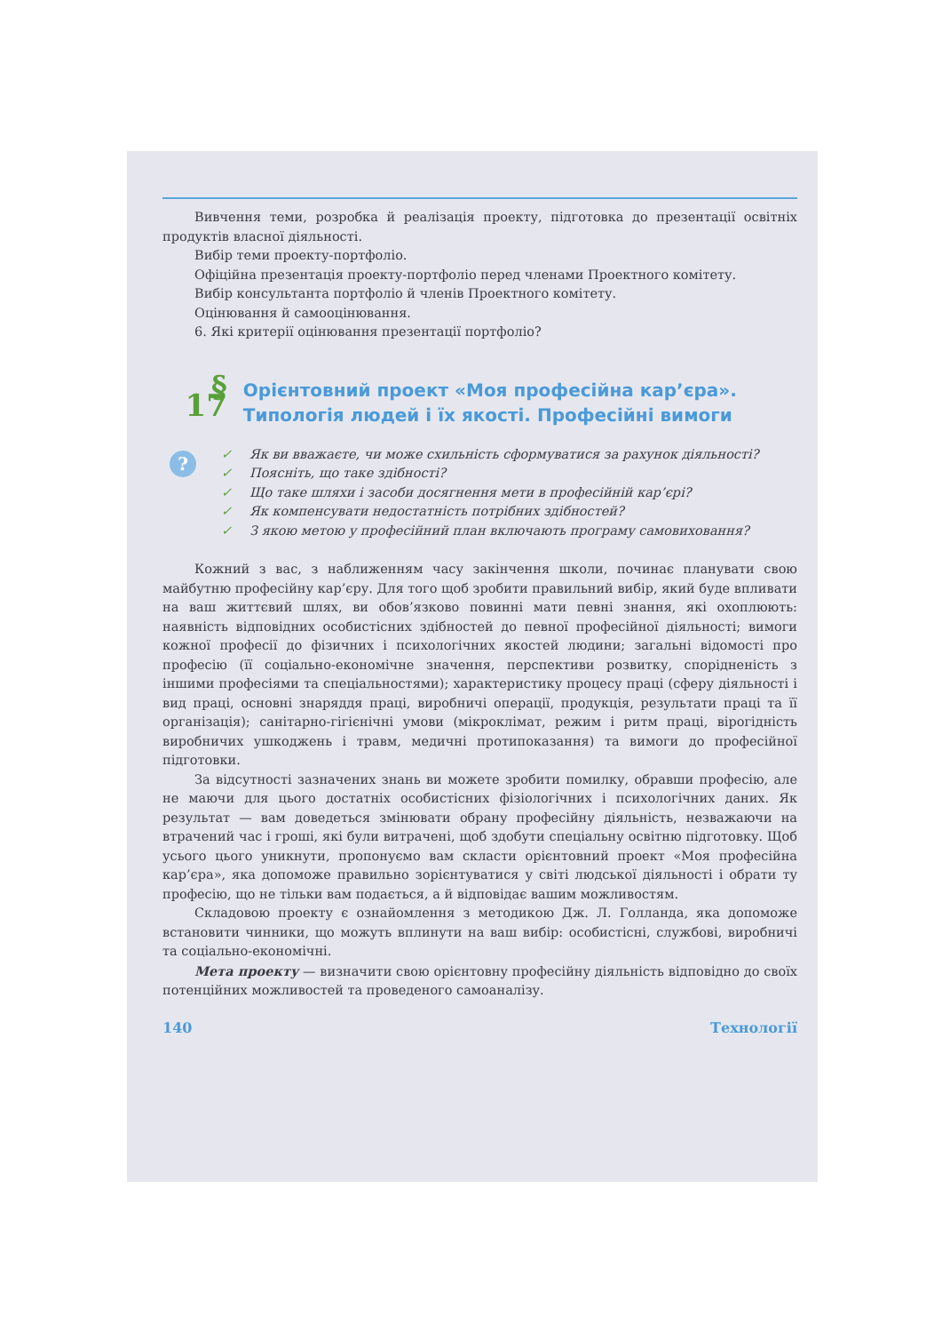Вивчення теми, розробка й реалізація проекту, підготовка до презентації освітніх продуктів власної діяльності.
Вибір теми проекту-портфоліо.
Офіційна презентація проекту-портфоліо перед членами Проектного комітету.
Вибір консультанта портфоліо й членів Проектного комітету.
Оцінювання й самооцінювання.
6. Які критерії оцінювання презентації портфоліо?
§ 17
Орієнтовний проект «Моя професійна кар’єра». Типологія людей і їх якості. Професійні вимоги
?
✓ Як ви вважаєте, чи може схильність сформуватися за рахунок діяльності?
✓ Поясніть, що таке здібності?
✓ Що таке шляхи і засоби досягнення мети в професійній кар’єрі?
✓ Як компенсувати недостатність потрібних здібностей?
✓ З якою метою у професійний план включають програму самовиховання?
Кожний з вас, з наближенням часу закінчення школи, починає планувати свою майбутню професійну кар’єру. Для того щоб зробити правильний вибір, який буде впливати на ваш життєвий шлях, ви обов’язково повинні мати певні знання, які охоплюють: наявність відповідних особистісних здібностей до певної професійної діяльності; вимоги кожної професії до фізичних і психологічних якостей людини; загальні відомості про професію (її соціально-економічне значення, перспективи розвитку, спорідненість з іншими професіями та спеціальностями); характеристику процесу праці (сферу діяльності і вид праці, основні знаряддя праці, виробничі операції, продукція, результати праці та її організація); санітарно-гігієнічні умови (мікроклімат, режим і ритм праці, вірогідність виробничих ушкоджень і травм, медичні протипоказання) та вимоги до професійної підготовки.
За відсутності зазначених знань ви можете зробити помилку, обравши професію, але не маючи для цього достатніх особистісних фізіологічних і психологічних даних. Як результат — вам доведеться змінювати обрану професійну діяльність, незважаючи на втрачений час і гроші, які були витрачені, щоб здобути спеціальну освітню підготовку. Щоб усього цього уникнути, пропонуємо вам скласти орієнтовний проект «Моя професійна кар’єра», яка допоможе правильно зорієнтуватися у світі людської діяльності і обрати ту професію, що не тільки вам подається, а й відповідає вашим можливостям.
Складовою проекту є ознайомлення з методикою Дж. Л. Голланда, яка допоможе встановити чинники, що можуть вплинути на ваш вибір: особистісні, службові, виробничі та соціально-економічні.
Мета проекту — визначити свою орієнтовну професійну діяльність відповідно до своїх потенційних можливостей та проведеного самоаналізу.
140 Технології